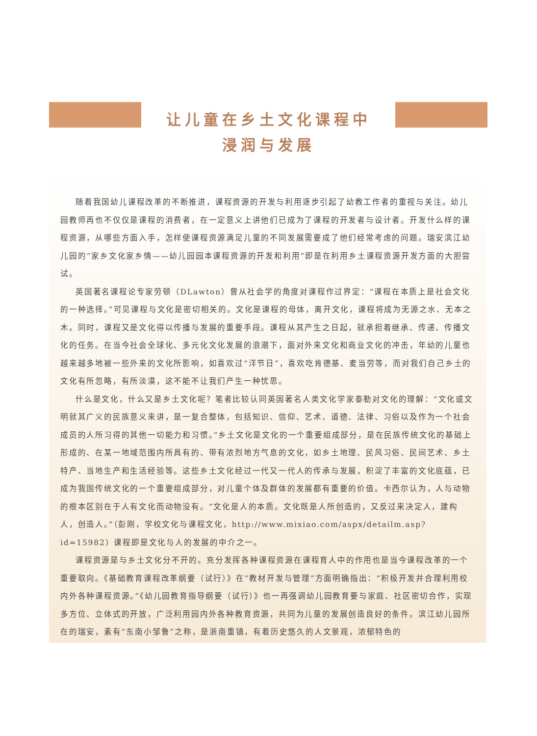让儿童在乡土文化课程中
浸润与发展
随着我国幼儿课程改革的不断推进，课程资源的开发与利用逐步引起了幼教工作者的重视与关注。幼儿园教师再也不仅仅是课程的消费者，在一定意义上讲他们已成为了课程的开发者与设计者。开发什么样的课程资源，从哪些方面入手，怎样使课程资源满足儿童的不同发展需要成了他们经常考虑的问题。瑞安滨江幼儿园的“家乡文化家乡情——幼儿园园本课程资源的开发和利用”即是在利用乡土课程资源开发方面的大胆尝试。
英国著名课程论专家劳顿（DLawton）曾从社会学的角度对课程作过界定：“课程在本质上是社会文化的一种选择。”可见课程与文化是密切相关的。文化是课程的母体，离开文化，课程将成为无源之水、无本之木。同时，课程又是文化得以传播与发展的重要手段。课程从其产生之日起，就承担着继承、传递、传播文化的任务。在当今社会全球化、多元化文化发展的浪潮下，面对外来文化和商业文化的冲击，年幼的儿童也越来越多地被一些外来的文化所影响，如喜欢过“洋节日”，喜欢吃肯德基、麦当劳等，而对我们自己乡土的文化有所忽略，有所淡漠，这不能不让我们产生一种忧思。
什么是文化，什么又是乡土文化呢？笔者比较认同英国著名人类文化学家泰勒对文化的理解：“文化或文明就其广义的民族意义来讲，是一复合整体，包括知识、信仰、艺术、道德、法律、习俗以及作为一个社会成员的人所习得的其他一切能力和习惯。”乡土文化是文化的一个重要组成部分，是在民族传统文化的基础上形成的、在某一地域范围内所具有的、带有浓烈地方气息的文化，如乡土地理、民风习俗、民间艺术、乡土特产、当地生产和生活经验等。这些乡土文化经过一代又一代人的传承与发展，积淀了丰富的文化底蕴，已成为我国传统文化的一个重要组成部分，对儿童个体及群体的发展都有重要的价值。卡西尔认为，人与动物的根本区别在于人有文化而动物没有。“文化是人的本质。文化既是人所创造的，又反过来决定人，建构人，创造人。”（彭刚，学校文化与课程文化，http://www.mixiao.com/aspx/detailm.asp?id=15982）课程即是文化与人的发展的中介之一。
课程资源是与乡土文化分不开的。充分发挥各种课程资源在课程育人中的作用也是当今课程改革的一个重要取向。《基础教育课程改革纲要（试行）》在“教材开发与管理”方面明确指出：“积极开发并合理利用校内外各种课程资源。”《幼儿园教育指导纲要（试行）》也一再强调幼儿园教育要与家庭、社区密切合作，实现多方位、立体式的开放，广泛利用园内外各种教育资源，共同为儿童的发展创造良好的条件。滨江幼儿园所在的瑞安，素有“东南小邹鲁”之称，是浙南重镇，有着历史悠久的人文景观，浓郁特色的